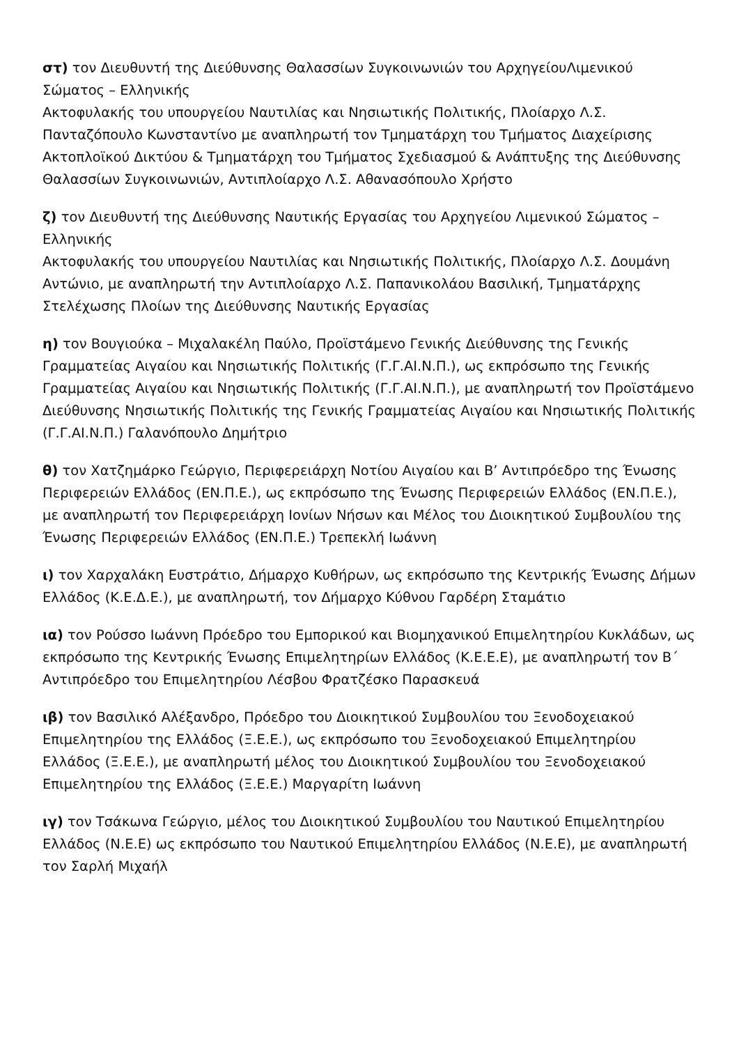στ) τον Διευθυντή της Διεύθυνσης Θαλασσίων Συγκοινωνιών του ΑρχηγείουΛιμενικού Σώματος – Ελληνικής
Ακτοφυλακής του υπουργείου Ναυτιλίας και Νησιωτικής Πολιτικής, Πλοίαρχο Λ.Σ. Πανταζόπουλο Κωνσταντίνο με αναπληρωτή τον Τμηματάρχη του Τμήματος Διαχείρισης Ακτοπλοϊκού Δικτύου & Τμηματάρχη του Τμήματος Σχεδιασμού & Ανάπτυξης της Διεύθυνσης Θαλασσίων Συγκοινωνιών, Αντιπλοίαρχο Λ.Σ. Αθανασόπουλο Χρήστο
ζ) τον Διευθυντή της Διεύθυνσης Ναυτικής Εργασίας του Αρχηγείου Λιμενικού Σώματος – Ελληνικής
Ακτοφυλακής του υπουργείου Ναυτιλίας και Νησιωτικής Πολιτικής, Πλοίαρχο Λ.Σ. Δουμάνη Αντώνιο, με αναπληρωτή την Αντιπλοίαρχο Λ.Σ. Παπανικολάου Βασιλική, Τμηματάρχης Στελέχωσης Πλοίων της Διεύθυνσης Ναυτικής Εργασίας
η) τον Βουγιούκα – Μιχαλακέλη Παύλο, Προϊστάμενο Γενικής Διεύθυνσης της Γενικής Γραμματείας Αιγαίου και Νησιωτικής Πολιτικής (Γ.Γ.ΑΙ.Ν.Π.), ως εκπρόσωπο της Γενικής Γραμματείας Αιγαίου και Νησιωτικής Πολιτικής (Γ.Γ.ΑΙ.Ν.Π.), με αναπληρωτή τον Προϊστάμενο Διεύθυνσης Νησιωτικής Πολιτικής της Γενικής Γραμματείας Αιγαίου και Νησιωτικής Πολιτικής (Γ.Γ.ΑΙ.Ν.Π.) Γαλανόπουλο Δημήτριο
θ) τον Χατζημάρκο Γεώργιο, Περιφερειάρχη Νοτίου Αιγαίου και Β’ Αντιπρόεδρο της Ένωσης Περιφερειών Ελλάδος (ΕΝ.Π.Ε.), ως εκπρόσωπο της Ένωσης Περιφερειών Ελλάδος (ΕΝ.Π.Ε.), με αναπληρωτή τον Περιφερειάρχη Ιονίων Νήσων και Μέλος του Διοικητικού Συμβουλίου της Ένωσης Περιφερειών Ελλάδος (ΕΝ.Π.Ε.) Τρεπεκλή Ιωάννη
ι) τον Χαρχαλάκη Ευστράτιο, Δήμαρχο Κυθήρων, ως εκπρόσωπο της Κεντρικής Ένωσης Δήμων Ελλάδος (Κ.Ε.Δ.Ε.), με αναπληρωτή, τον Δήμαρχο Κύθνου Γαρδέρη Σταμάτιο
ια) τον Ρούσσο Ιωάννη Πρόεδρο του Εμπορικού και Βιομηχανικού Επιμελητηρίου Κυκλάδων, ως εκπρόσωπο της Κεντρικής Ένωσης Επιμελητηρίων Ελλάδος (Κ.Ε.Ε.Ε), με αναπληρωτή τον Β΄ Αντιπρόεδρο του Επιμελητηρίου Λέσβου Φρατζέσκο Παρασκευά
ιβ) τον Βασιλικό Αλέξανδρο, Πρόεδρο του Διοικητικού Συμβουλίου του Ξενοδοχειακού Επιμελητηρίου της Ελλάδος (Ξ.Ε.Ε.), ως εκπρόσωπο του Ξενοδοχειακού Επιμελητηρίου Ελλάδος (Ξ.Ε.Ε.), με αναπληρωτή μέλος του Διοικητικού Συμβουλίου του Ξενοδοχειακού Επιμελητηρίου της Ελλάδος (Ξ.Ε.Ε.) Μαργαρίτη Ιωάννη
ιγ) τον Τσάκωνα Γεώργιο, μέλος του Διοικητικού Συμβουλίου του Ναυτικού Επιμελητηρίου Ελλάδος (Ν.Ε.Ε) ως εκπρόσωπο του Ναυτικού Επιμελητηρίου Ελλάδος (Ν.Ε.Ε), με αναπληρωτή τον Σαρλή Μιχαήλ